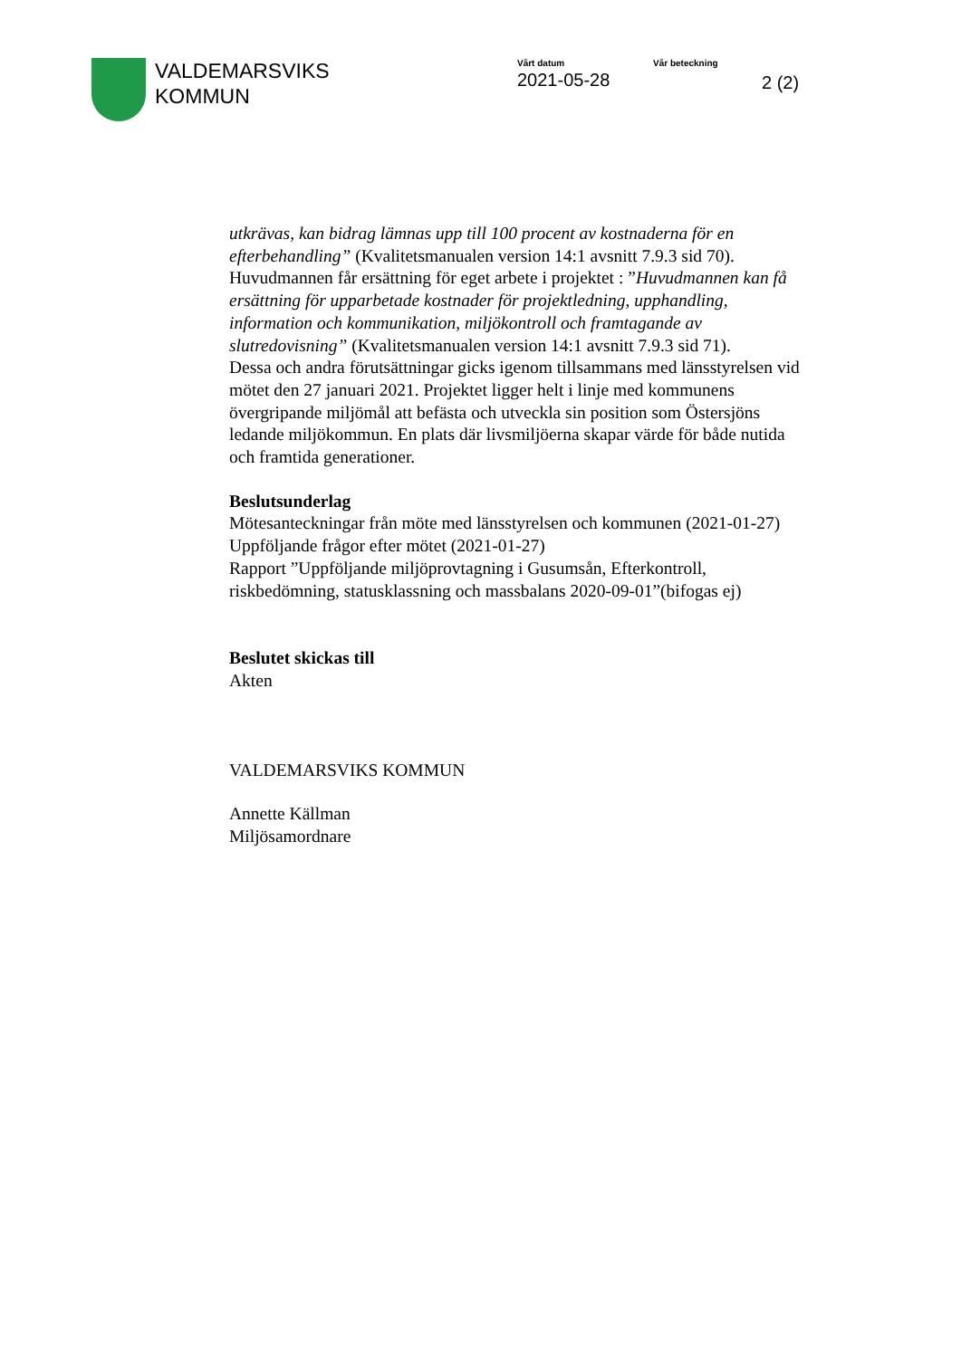VALDEMARSVIKS
KOMMUN
Vårt datum
2021-05-28
Vår beteckning
2 (2)
utkrävas, kan bidrag lämnas upp till 100 procent av kostnaderna för en efterbehandling” (Kvalitetsmanualen version 14:1 avsnitt 7.9.3 sid 70). Huvudmannen får ersättning för eget arbete i projektet : ”Huvudmannen kan få ersättning för upparbetade kostnader för projektledning, upphandling, information och kommunikation, miljökontroll och framtagande av slutredovisning” (Kvalitetsmanualen version 14:1 avsnitt 7.9.3 sid 71).
Dessa och andra förutsättningar gicks igenom tillsammans med länsstyrelsen vid mötet den 27 januari 2021. Projektet ligger helt i linje med kommunens övergripande miljömål att befästa och utveckla sin position som Östersjöns ledande miljökommun. En plats där livsmiljöerna skapar värde för både nutida och framtida generationer.
Beslutsunderlag
Mötesanteckningar från möte med länsstyrelsen och kommunen (2021-01-27)
Uppföljande frågor efter mötet (2021-01-27)
Rapport ”Uppföljande miljöprovtagning i Gusumsån, Efterkontroll, riskbedömning, statusklassning och massbalans 2020-09-01”(bifogas ej)
Beslutet skickas till
Akten
VALDEMARSVIKS KOMMUN
Annette Källman
Miljösamordnare